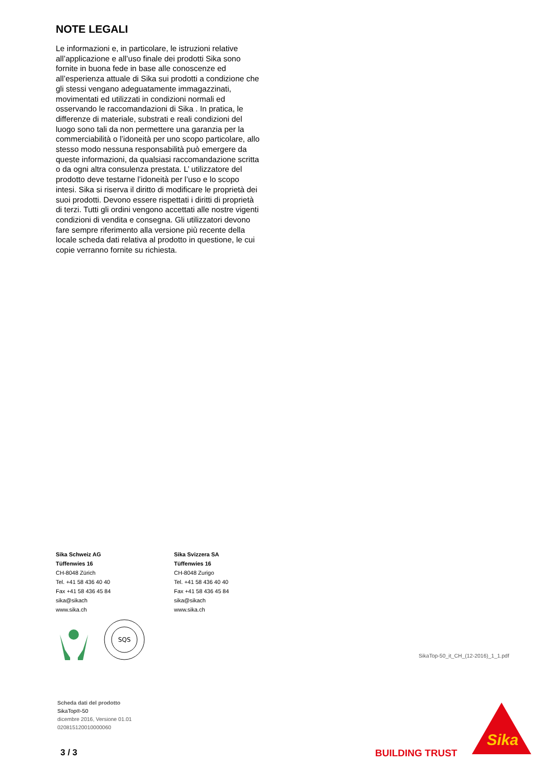NOTE LEGALI
Le informazioni e, in particolare, le istruzioni relative all’applicazione e all’uso finale dei prodotti Sika sono fornite in buona fede in base alle conoscenze ed all’esperienza attuale di Sika sui prodotti a condizione che gli stessi vengano adeguatamente immagazzinati, movimentati ed utilizzati in condizioni normali ed osservando le raccomandazioni di Sika . In pratica, le differenze di materiale, substrati e reali condizioni del luogo sono tali da non permettere una garanzia per la commerciabilità o l’idoneità per uno scopo particolare, allo stesso modo nessuna responsabilità può emergere da queste informazioni, da qualsiasi raccomandazione scritta o da ogni altra consulenza prestata. L’ utilizzatore del prodotto deve testarne l’idoneità per l’uso e lo scopo intesi. Sika si riserva il diritto di modificare le proprietà dei suoi prodotti. Devono essere rispettati i diritti di proprietà di terzi. Tutti gli ordini vengono accettati alle nostre vigenti condizioni di vendita e consegna. Gli utilizzatori devono fare sempre riferimento alla versione più recente della locale scheda dati relativa al prodotto in questione, le cui copie verranno fornite su richiesta.
Sika Schweiz AG
Tüffenwies 16
CH-8048 Zürich
Tel. +41 58 436 40 40
Fax +41 58 436 45 84
sika@sikach
www.sika.ch
Sika Svizzera SA
Tüffenwies 16
CH-8048 Zurigo
Tel. +41 58 436 40 40
Fax +41 58 436 45 84
sika@sikach
www.sika.ch
SQS
SikaTop-50_it_CH_(12-2016)_1_1.pdf
Scheda dati del prodotto
SikaTop®-50
dicembre 2016, Versione 01.01
020815120010000060
3 / 3 BUILDING TRUST
Sika